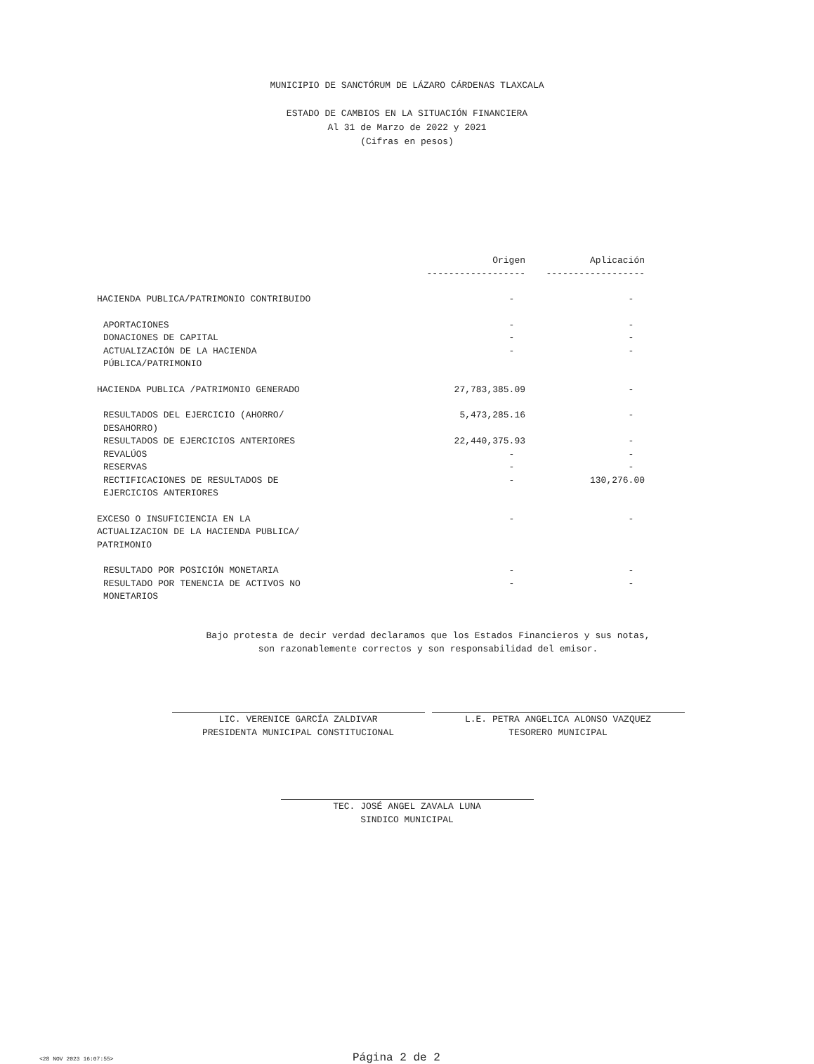MUNICIPIO DE SANCTÓRUM DE LÁZARO CÁRDENAS TLAXCALA
ESTADO DE CAMBIOS EN LA SITUACIÓN FINANCIERA
Al 31 de Marzo de 2022 y 2021
(Cifras en pesos)
| | Origen | Aplicación |
| --- | --- | --- |
| | ------------------ | ------------------ |
| HACIENDA PUBLICA/PATRIMONIO CONTRIBUIDO | - | - |
| APORTACIONES | - | - |
| DONACIONES DE CAPITAL | - | - |
| ACTUALIZACIÓN DE LA HACIENDA PÚBLICA/PATRIMONIO | - | - |
| HACIENDA PUBLICA /PATRIMONIO GENERADO | 27,783,385.09 | - |
| RESULTADOS DEL EJERCICIO (AHORRO/ DESAHORRO) | 5,473,285.16 | - |
| RESULTADOS DE EJERCICIOS ANTERIORES | 22,440,375.93 | - |
| REVALÚOS | - | - |
| RESERVAS | - | - |
| RECTIFICACIONES DE RESULTADOS DE EJERCICIOS ANTERIORES | - | 130,276.00 |
| EXCESO O INSUFICIENCIA EN LA ACTUALIZACION DE LA HACIENDA PUBLICA/ PATRIMONIO | - | - |
| RESULTADO POR POSICIÓN MONETARIA | - | - |
| RESULTADO POR TENENCIA DE ACTIVOS NO MONETARIOS | - | - |
Bajo protesta de decir verdad declaramos que los Estados Financieros y sus notas,
son razonablemente correctos y son responsabilidad del emisor.
LIC. VERENICE GARCÍA ZALDIVAR
PRESIDENTA MUNICIPAL CONSTITUCIONAL
L.E. PETRA ANGELICA ALONSO VAZQUEZ
TESORERO MUNICIPAL
TEC. JOSÉ ANGEL ZAVALA LUNA
SINDICO MUNICIPAL
<28 NOV 2023 16:07:55> Página 2 de 2